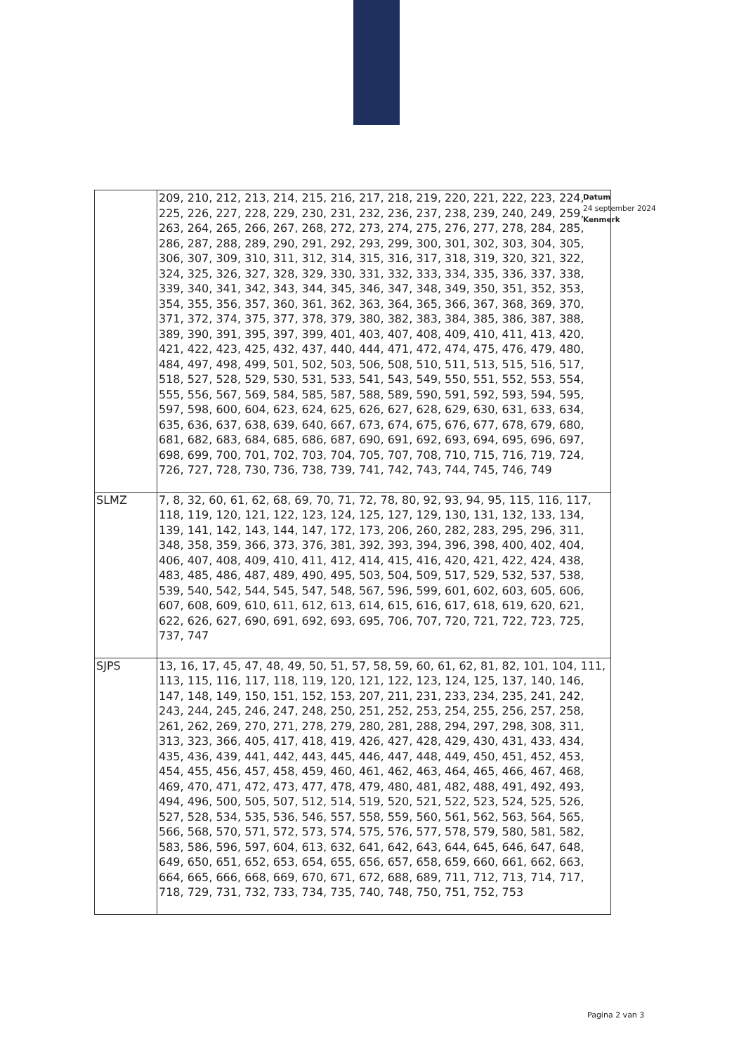Datum
24 september 2024
Kenmerk
| | 209, 210, 212, 213, 214, 215, 216, 217, 218, 219, 220, 221, 222, 223, 224, 225, 226, 227, 228, 229, 230, 231, 232, 236, 237, 238, 239, 240, 249, 259, 263, 264, 265, 266, 267, 268, 272, 273, 274, 275, 276, 277, 278, 284, 285, 286, 287, 288, 289, 290, 291, 292, 293, 299, 300, 301, 302, 303, 304, 305, 306, 307, 309, 310, 311, 312, 314, 315, 316, 317, 318, 319, 320, 321, 322, 324, 325, 326, 327, 328, 329, 330, 331, 332, 333, 334, 335, 336, 337, 338, 339, 340, 341, 342, 343, 344, 345, 346, 347, 348, 349, 350, 351, 352, 353, 354, 355, 356, 357, 360, 361, 362, 363, 364, 365, 366, 367, 368, 369, 370, 371, 372, 374, 375, 377, 378, 379, 380, 382, 383, 384, 385, 386, 387, 388, 389, 390, 391, 395, 397, 399, 401, 403, 407, 408, 409, 410, 411, 413, 420, 421, 422, 423, 425, 432, 437, 440, 444, 471, 472, 474, 475, 476, 479, 480, 484, 497, 498, 499, 501, 502, 503, 506, 508, 510, 511, 513, 515, 516, 517, 518, 527, 528, 529, 530, 531, 533, 541, 543, 549, 550, 551, 552, 553, 554, 555, 556, 567, 569, 584, 585, 587, 588, 589, 590, 591, 592, 593, 594, 595, 597, 598, 600, 604, 623, 624, 625, 626, 627, 628, 629, 630, 631, 633, 634, 635, 636, 637, 638, 639, 640, 667, 673, 674, 675, 676, 677, 678, 679, 680, 681, 682, 683, 684, 685, 686, 687, 690, 691, 692, 693, 694, 695, 696, 697, 698, 699, 700, 701, 702, 703, 704, 705, 707, 708, 710, 715, 716, 719, 724, 726, 727, 728, 730, 736, 738, 739, 741, 742, 743, 744, 745, 746, 749 |
| SLMZ | 7, 8, 32, 60, 61, 62, 68, 69, 70, 71, 72, 78, 80, 92, 93, 94, 95, 115, 116, 117, 118, 119, 120, 121, 122, 123, 124, 125, 127, 129, 130, 131, 132, 133, 134, 139, 141, 142, 143, 144, 147, 172, 173, 206, 260, 282, 283, 295, 296, 311, 348, 358, 359, 366, 373, 376, 381, 392, 393, 394, 396, 398, 400, 402, 404, 406, 407, 408, 409, 410, 411, 412, 414, 415, 416, 420, 421, 422, 424, 438, 483, 485, 486, 487, 489, 490, 495, 503, 504, 509, 517, 529, 532, 537, 538, 539, 540, 542, 544, 545, 547, 548, 567, 596, 599, 601, 602, 603, 605, 606, 607, 608, 609, 610, 611, 612, 613, 614, 615, 616, 617, 618, 619, 620, 621, 622, 626, 627, 690, 691, 692, 693, 695, 706, 707, 720, 721, 722, 723, 725, 737, 747 |
| SJPS | 13, 16, 17, 45, 47, 48, 49, 50, 51, 57, 58, 59, 60, 61, 62, 81, 82, 101, 104, 111, 113, 115, 116, 117, 118, 119, 120, 121, 122, 123, 124, 125, 137, 140, 146, 147, 148, 149, 150, 151, 152, 153, 207, 211, 231, 233, 234, 235, 241, 242, 243, 244, 245, 246, 247, 248, 250, 251, 252, 253, 254, 255, 256, 257, 258, 261, 262, 269, 270, 271, 278, 279, 280, 281, 288, 294, 297, 298, 308, 311, 313, 323, 366, 405, 417, 418, 419, 426, 427, 428, 429, 430, 431, 433, 434, 435, 436, 439, 441, 442, 443, 445, 446, 447, 448, 449, 450, 451, 452, 453, 454, 455, 456, 457, 458, 459, 460, 461, 462, 463, 464, 465, 466, 467, 468, 469, 470, 471, 472, 473, 477, 478, 479, 480, 481, 482, 488, 491, 492, 493, 494, 496, 500, 505, 507, 512, 514, 519, 520, 521, 522, 523, 524, 525, 526, 527, 528, 534, 535, 536, 546, 557, 558, 559, 560, 561, 562, 563, 564, 565, 566, 568, 570, 571, 572, 573, 574, 575, 576, 577, 578, 579, 580, 581, 582, 583, 586, 596, 597, 604, 613, 632, 641, 642, 643, 644, 645, 646, 647, 648, 649, 650, 651, 652, 653, 654, 655, 656, 657, 658, 659, 660, 661, 662, 663, 664, 665, 666, 668, 669, 670, 671, 672, 688, 689, 711, 712, 713, 714, 717, 718, 729, 731, 732, 733, 734, 735, 740, 748, 750, 751, 752, 753 |
Pagina 2 van 3